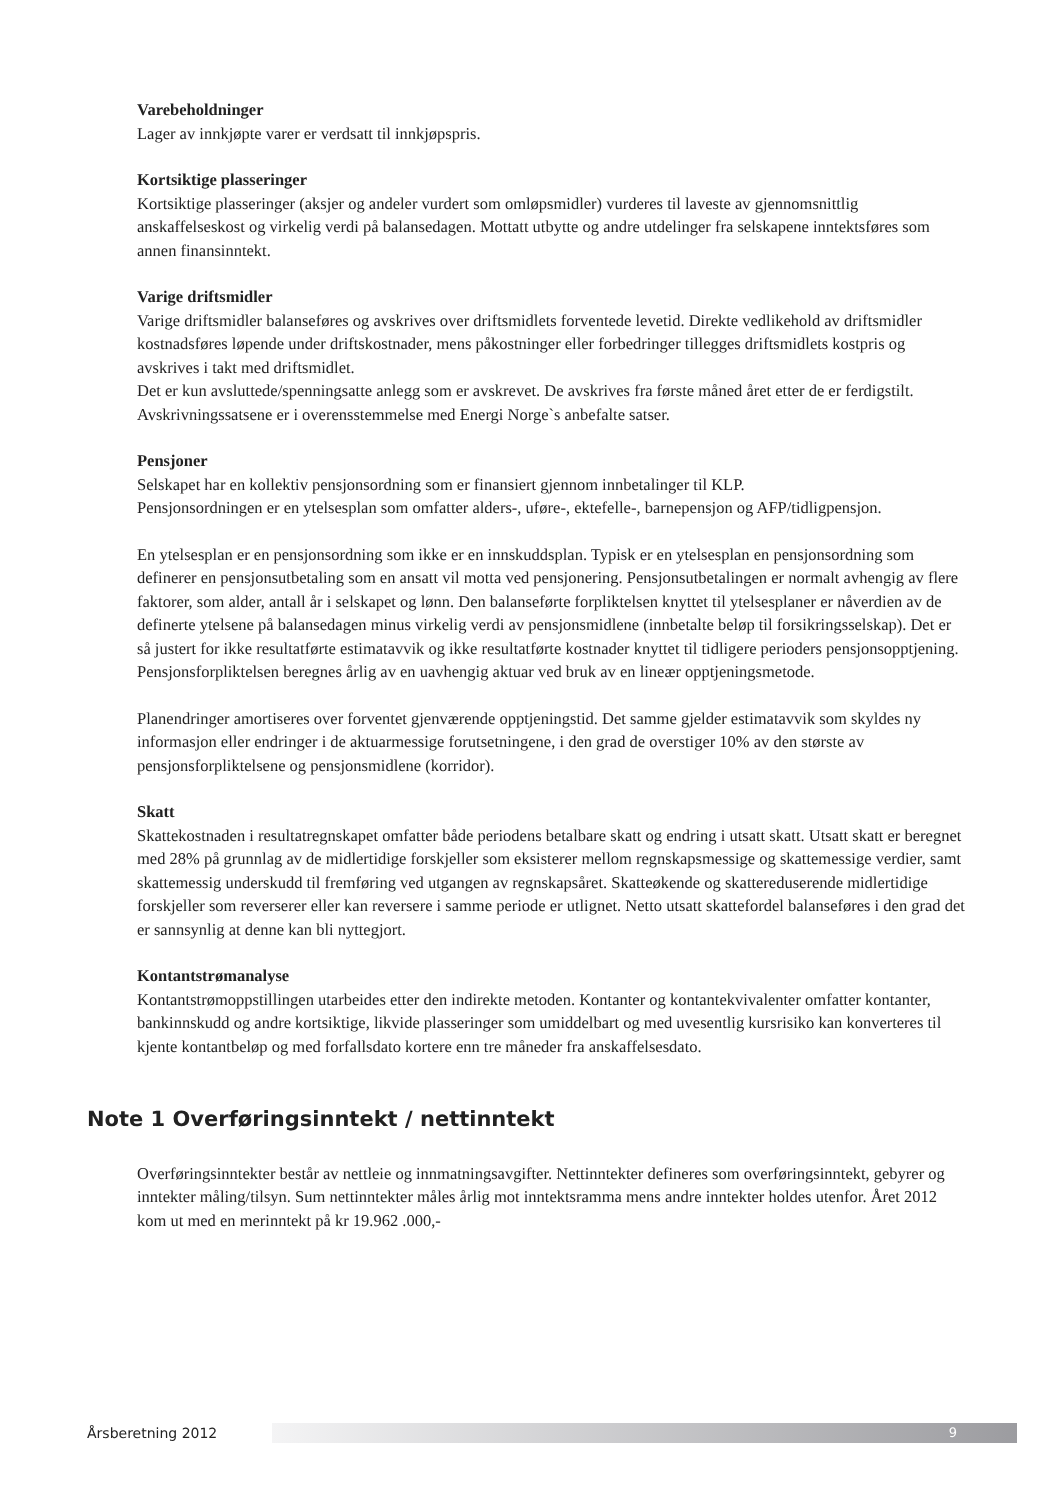Varebeholdninger
Lager av innkjøpte varer er verdsatt til innkjøpspris.
Kortsiktige plasseringer
Kortsiktige plasseringer (aksjer og andeler vurdert som omløpsmidler) vurderes til laveste av gjennomsnittlig anskaffelseskost og virkelig verdi på balansedagen. Mottatt utbytte og andre utdelinger fra selskapene inntektsføres som annen finansinntekt.
Varige driftsmidler
Varige driftsmidler balanseføres og avskrives over driftsmidlets forventede levetid. Direkte vedlikehold av driftsmidler kostnadsføres løpende under driftskostnader, mens påkostninger eller forbedringer tillegges driftsmidlets kostpris og avskrives i takt med driftsmidlet.
Det er kun avsluttede/spenningsatte anlegg som er avskrevet. De avskrives fra første måned året etter de er ferdigstilt. Avskrivningssatsene er i overensstemmelse med Energi Norge`s anbefalte satser.
Pensjoner
Selskapet har en kollektiv pensjonsordning som er finansiert gjennom innbetalinger til KLP.
Pensjonsordningen er en ytelsesplan som omfatter alders-, uføre-, ektefelle-, barnepensjon og AFP/tidligpensjon.
En ytelsesplan er en pensjonsordning som ikke er en innskuddsplan. Typisk er en ytelsesplan en pensjonsordning som definerer en pensjonsutbetaling som en ansatt vil motta ved pensjonering. Pensjonsutbetalingen er normalt avhengig av flere faktorer, som alder, antall år i selskapet og lønn. Den balanseførte forpliktelsen knyttet til ytelsesplaner er nåverdien av de definerte ytelsene på balansedagen minus virkelig verdi av pensjonsmidlene (innbetalte beløp til forsikringsselskap). Det er så justert for ikke resultatførte estimatavvik og ikke resultatførte kostnader knyttet til tidligere perioders pensjonsopptjening. Pensjonsforpliktelsen beregnes årlig av en uavhengig aktuar ved bruk av en lineær opptjeningsmetode.
Planendringer amortiseres over forventet gjenværende opptjeningstid. Det samme gjelder estimatavvik som skyldes ny informasjon eller endringer i de aktuarmessige forutsetningene, i den grad de overstiger 10% av den største av pensjonsforpliktelsene og pensjonsmidlene (korridor).
Skatt
Skattekostnaden i resultatregnskapet omfatter både periodens betalbare skatt og endring i utsatt skatt. Utsatt skatt er beregnet med 28% på grunnlag av de midlertidige forskjeller som eksisterer mellom regnskapsmessige og skattemessige verdier, samt skattemessig underskudd til fremføring ved utgangen av regnskapsåret. Skatteøkende og skattereduserende midlertidige forskjeller som reverserer eller kan reversere i samme periode er utlignet. Netto utsatt skattefordel balanseføres i den grad det er sannsynlig at denne kan bli nyttegjort.
Kontantstrømanalyse
Kontantstrømoppstillingen utarbeides etter den indirekte metoden. Kontanter og kontantekvivalenter omfatter kontanter, bankinnskudd og andre kortsiktige, likvide plasseringer som umiddelbart og med uvesentlig kursrisiko kan konverteres til kjente kontantbeløp og med forfallsdato kortere enn tre måneder fra anskaffelsesdato.
Note 1 Overføringsinntekt / nettinntekt
Overføringsinntekter består av nettleie og innmatningsavgifter. Nettinntekter defineres som overføringsinntekt, gebyrer og inntekter måling/tilsyn. Sum nettinntekter måles årlig mot inntektsramma mens andre inntekter holdes utenfor. Året 2012 kom ut med en merinntekt på kr 19.962 .000,-
Årsberetning 2012
9